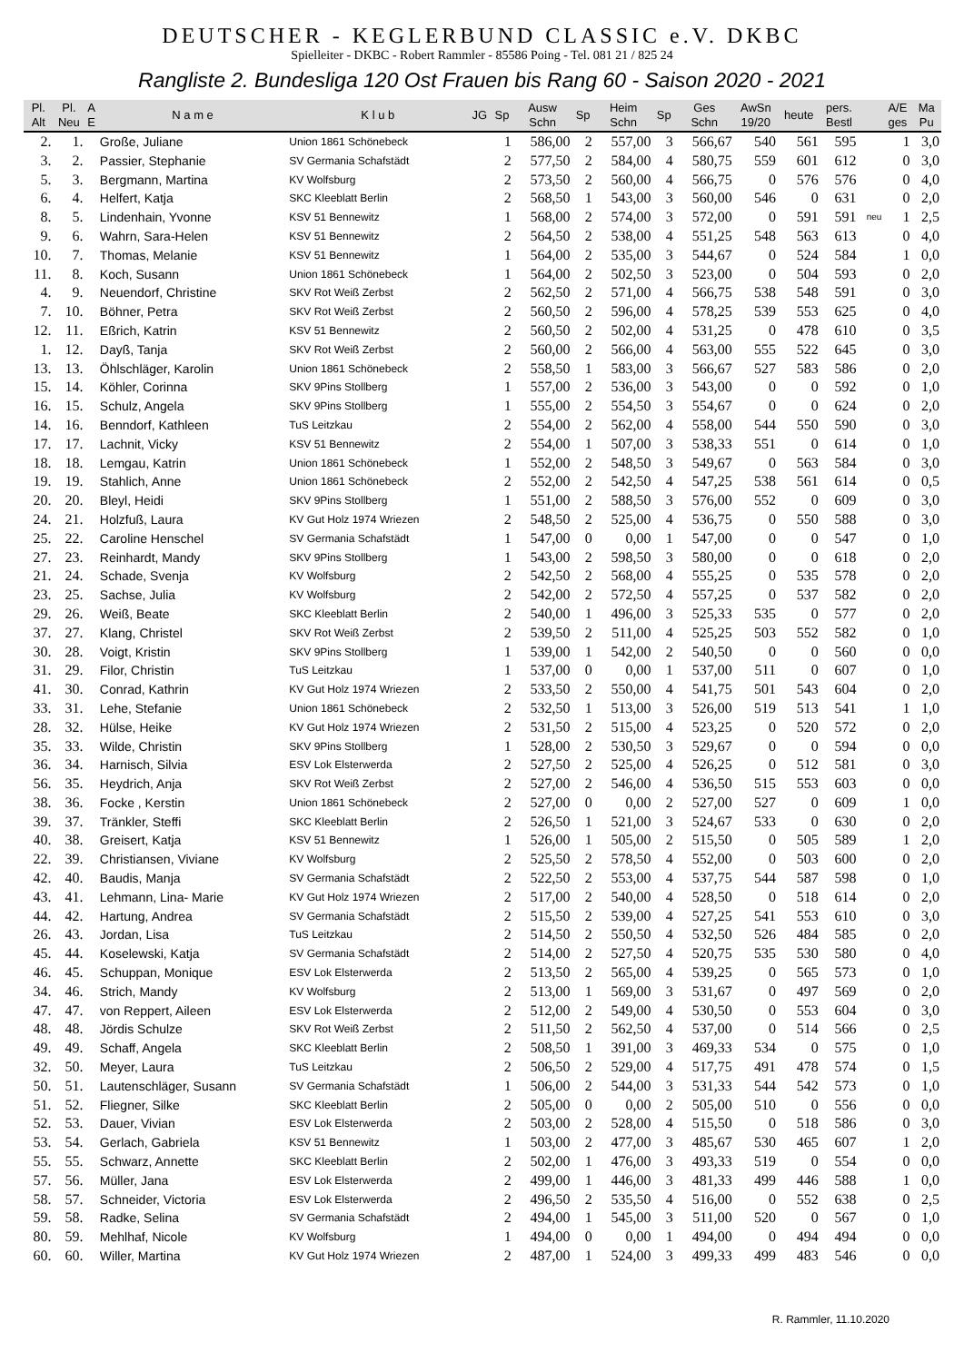DEUTSCHER - KEGLERBUND CLASSIC e.V. DKBC
Spielleiter - DKBC - Robert Rammler - 85586 Poing - Tel. 081 21 / 825 24
Rangliste 2. Bundesliga 120 Ost Frauen bis Rang 60 - Saison 2020 - 2021
| Pl. Alt | Pl. Neu | A E | N a m e | K l u b | JG | Sp | Ausw Schn | Sp | Heim Schn | Sp | Ges Schn | AwSn 19/20 | heute | pers. Bestl | | A/E ges | Ma Pu |
| --- | --- | --- | --- | --- | --- | --- | --- | --- | --- | --- | --- | --- | --- | --- | --- | --- | --- |
| 2. | 1. | | Große, Juliane | Union 1861 Schönebeck | | 1 | 586,00 | 2 | 557,00 | 3 | 566,67 | 540 | 561 | 595 | | 1 | 3,0 |
| 3. | 2. | | Passier, Stephanie | SV Germania Schafstädt | | 2 | 577,50 | 2 | 584,00 | 4 | 580,75 | 559 | 601 | 612 | | 0 | 3,0 |
| 5. | 3. | | Bergmann, Martina | KV Wolfsburg | | 2 | 573,50 | 2 | 560,00 | 4 | 566,75 | 0 | 576 | 576 | | 0 | 4,0 |
| 6. | 4. | | Helfert, Katja | SKC Kleeblatt Berlin | | 2 | 568,50 | 1 | 543,00 | 3 | 560,00 | 546 | 0 | 631 | | 0 | 2,0 |
| 8. | 5. | | Lindenhain, Yvonne | KSV 51 Bennewitz | | 1 | 568,00 | 2 | 574,00 | 3 | 572,00 | 0 | 591 | 591 | neu | 1 | 2,5 |
| 9. | 6. | | Wahrn, Sara-Helen | KSV 51 Bennewitz | | 2 | 564,50 | 2 | 538,00 | 4 | 551,25 | 548 | 563 | 613 | | 0 | 4,0 |
| 10. | 7. | | Thomas, Melanie | KSV 51 Bennewitz | | 1 | 564,00 | 2 | 535,00 | 3 | 544,67 | 0 | 524 | 584 | | 1 | 0,0 |
| 11. | 8. | | Koch, Susann | Union 1861 Schönebeck | | 1 | 564,00 | 2 | 502,50 | 3 | 523,00 | 0 | 504 | 593 | | 0 | 2,0 |
| 4. | 9. | | Neuendorf, Christine | SKV Rot Weiß Zerbst | | 2 | 562,50 | 2 | 571,00 | 4 | 566,75 | 538 | 548 | 591 | | 0 | 3,0 |
| 7. | 10. | | Böhner, Petra | SKV Rot Weiß Zerbst | | 2 | 560,50 | 2 | 596,00 | 4 | 578,25 | 539 | 553 | 625 | | 0 | 4,0 |
| 12. | 11. | | Eßrich, Katrin | KSV 51 Bennewitz | | 2 | 560,50 | 2 | 502,00 | 4 | 531,25 | 0 | 478 | 610 | | 0 | 3,5 |
| 1. | 12. | | Dayß, Tanja | SKV Rot Weiß Zerbst | | 2 | 560,00 | 2 | 566,00 | 4 | 563,00 | 555 | 522 | 645 | | 0 | 3,0 |
| 13. | 13. | | Öhlschläger, Karolin | Union 1861 Schönebeck | | 2 | 558,50 | 1 | 583,00 | 3 | 566,67 | 527 | 583 | 586 | | 0 | 2,0 |
| 15. | 14. | | Köhler, Corinna | SKV 9Pins Stollberg | | 1 | 557,00 | 2 | 536,00 | 3 | 543,00 | 0 | 0 | 592 | | 0 | 1,0 |
| 16. | 15. | | Schulz, Angela | SKV 9Pins Stollberg | | 1 | 555,00 | 2 | 554,50 | 3 | 554,67 | 0 | 0 | 624 | | 0 | 2,0 |
| 14. | 16. | | Benndorf, Kathleen | TuS Leitzkau | | 2 | 554,00 | 2 | 562,00 | 4 | 558,00 | 544 | 550 | 590 | | 0 | 3,0 |
| 17. | 17. | | Lachnit, Vicky | KSV 51 Bennewitz | | 2 | 554,00 | 1 | 507,00 | 3 | 538,33 | 551 | 0 | 614 | | 0 | 1,0 |
| 18. | 18. | | Lemgau, Katrin | Union 1861 Schönebeck | | 1 | 552,00 | 2 | 548,50 | 3 | 549,67 | 0 | 563 | 584 | | 0 | 3,0 |
| 19. | 19. | | Stahlich, Anne | Union 1861 Schönebeck | | 2 | 552,00 | 2 | 542,50 | 4 | 547,25 | 538 | 561 | 614 | | 0 | 0,5 |
| 20. | 20. | | Bleyl, Heidi | SKV 9Pins Stollberg | | 1 | 551,00 | 2 | 588,50 | 3 | 576,00 | 552 | 0 | 609 | | 0 | 3,0 |
| 24. | 21. | | Holzfuß, Laura | KV Gut Holz 1974 Wriezen | | 2 | 548,50 | 2 | 525,00 | 4 | 536,75 | 0 | 550 | 588 | | 0 | 3,0 |
| 25. | 22. | | Caroline Henschel | SV Germania Schafstädt | | 1 | 547,00 | 0 | 0,00 | 1 | 547,00 | 0 | 0 | 547 | | 0 | 1,0 |
| 27. | 23. | | Reinhardt, Mandy | SKV 9Pins Stollberg | | 1 | 543,00 | 2 | 598,50 | 3 | 580,00 | 0 | 0 | 618 | | 0 | 2,0 |
| 21. | 24. | | Schade, Svenja | KV Wolfsburg | | 2 | 542,50 | 2 | 568,00 | 4 | 555,25 | 0 | 535 | 578 | | 0 | 2,0 |
| 23. | 25. | | Sachse, Julia | KV Wolfsburg | | 2 | 542,00 | 2 | 572,50 | 4 | 557,25 | 0 | 537 | 582 | | 0 | 2,0 |
| 29. | 26. | | Weiß, Beate | SKC Kleeblatt Berlin | | 2 | 540,00 | 1 | 496,00 | 3 | 525,33 | 535 | 0 | 577 | | 0 | 2,0 |
| 37. | 27. | | Klang, Christel | SKV Rot Weiß Zerbst | | 2 | 539,50 | 2 | 511,00 | 4 | 525,25 | 503 | 552 | 582 | | 0 | 1,0 |
| 30. | 28. | | Voigt, Kristin | SKV 9Pins Stollberg | | 1 | 539,00 | 1 | 542,00 | 2 | 540,50 | 0 | 0 | 560 | | 0 | 0,0 |
| 31. | 29. | | Filor, Christin | TuS Leitzkau | | 1 | 537,00 | 0 | 0,00 | 1 | 537,00 | 511 | 0 | 607 | | 0 | 1,0 |
| 41. | 30. | | Conrad, Kathrin | KV Gut Holz 1974 Wriezen | | 2 | 533,50 | 2 | 550,00 | 4 | 541,75 | 501 | 543 | 604 | | 0 | 2,0 |
| 33. | 31. | | Lehe, Stefanie | Union 1861 Schönebeck | | 2 | 532,50 | 1 | 513,00 | 3 | 526,00 | 519 | 513 | 541 | | 1 | 1,0 |
| 28. | 32. | | Hülse, Heike | KV Gut Holz 1974 Wriezen | | 2 | 531,50 | 2 | 515,00 | 4 | 523,25 | 0 | 520 | 572 | | 0 | 2,0 |
| 35. | 33. | | Wilde, Christin | SKV 9Pins Stollberg | | 1 | 528,00 | 2 | 530,50 | 3 | 529,67 | 0 | 0 | 594 | | 0 | 0,0 |
| 36. | 34. | | Harnisch, Silvia | ESV Lok Elsterwerda | | 2 | 527,50 | 2 | 525,00 | 4 | 526,25 | 0 | 512 | 581 | | 0 | 3,0 |
| 56. | 35. | | Heydrich, Anja | SKV Rot Weiß Zerbst | | 2 | 527,00 | 2 | 546,00 | 4 | 536,50 | 515 | 553 | 603 | | 0 | 0,0 |
| 38. | 36. | | Focke , Kerstin | Union 1861 Schönebeck | | 2 | 527,00 | 0 | 0,00 | 2 | 527,00 | 527 | 0 | 609 | | 1 | 0,0 |
| 39. | 37. | | Tränkler, Steffi | SKC Kleeblatt Berlin | | 2 | 526,50 | 1 | 521,00 | 3 | 524,67 | 533 | 0 | 630 | | 0 | 2,0 |
| 40. | 38. | | Greisert, Katja | KSV 51 Bennewitz | | 1 | 526,00 | 1 | 505,00 | 2 | 515,50 | 0 | 505 | 589 | | 1 | 2,0 |
| 22. | 39. | | Christiansen, Viviane | KV Wolfsburg | | 2 | 525,50 | 2 | 578,50 | 4 | 552,00 | 0 | 503 | 600 | | 0 | 2,0 |
| 42. | 40. | | Baudis, Manja | SV Germania Schafstädt | | 2 | 522,50 | 2 | 553,00 | 4 | 537,75 | 544 | 587 | 598 | | 0 | 1,0 |
| 43. | 41. | | Lehmann, Lina- Marie | KV Gut Holz 1974 Wriezen | | 2 | 517,00 | 2 | 540,00 | 4 | 528,50 | 0 | 518 | 614 | | 0 | 2,0 |
| 44. | 42. | | Hartung, Andrea | SV Germania Schafstädt | | 2 | 515,50 | 2 | 539,00 | 4 | 527,25 | 541 | 553 | 610 | | 0 | 3,0 |
| 26. | 43. | | Jordan, Lisa | TuS Leitzkau | | 2 | 514,50 | 2 | 550,50 | 4 | 532,50 | 526 | 484 | 585 | | 0 | 2,0 |
| 45. | 44. | | Koselewski, Katja | SV Germania Schafstädt | | 2 | 514,00 | 2 | 527,50 | 4 | 520,75 | 535 | 530 | 580 | | 0 | 4,0 |
| 46. | 45. | | Schuppan, Monique | ESV Lok Elsterwerda | | 2 | 513,50 | 2 | 565,00 | 4 | 539,25 | 0 | 565 | 573 | | 0 | 1,0 |
| 34. | 46. | | Strich, Mandy | KV Wolfsburg | | 2 | 513,00 | 1 | 569,00 | 3 | 531,67 | 0 | 497 | 569 | | 0 | 2,0 |
| 47. | 47. | | von Reppert, Aileen | ESV Lok Elsterwerda | | 2 | 512,00 | 2 | 549,00 | 4 | 530,50 | 0 | 553 | 604 | | 0 | 3,0 |
| 48. | 48. | | Jördis Schulze | SKV Rot Weiß Zerbst | | 2 | 511,50 | 2 | 562,50 | 4 | 537,00 | 0 | 514 | 566 | | 0 | 2,5 |
| 49. | 49. | | Schaff, Angela | SKC Kleeblatt Berlin | | 2 | 508,50 | 1 | 391,00 | 3 | 469,33 | 534 | 0 | 575 | | 0 | 1,0 |
| 32. | 50. | | Meyer, Laura | TuS Leitzkau | | 2 | 506,50 | 2 | 529,00 | 4 | 517,75 | 491 | 478 | 574 | | 0 | 1,5 |
| 50. | 51. | | Lautenschläger, Susann | SV Germania Schafstädt | | 1 | 506,00 | 2 | 544,00 | 3 | 531,33 | 544 | 542 | 573 | | 0 | 1,0 |
| 51. | 52. | | Fliegner, Silke | SKC Kleeblatt Berlin | | 2 | 505,00 | 0 | 0,00 | 2 | 505,00 | 510 | 0 | 556 | | 0 | 0,0 |
| 52. | 53. | | Dauer, Vivian | ESV Lok Elsterwerda | | 2 | 503,00 | 2 | 528,00 | 4 | 515,50 | 0 | 518 | 586 | | 0 | 3,0 |
| 53. | 54. | | Gerlach, Gabriela | KSV 51 Bennewitz | | 1 | 503,00 | 2 | 477,00 | 3 | 485,67 | 530 | 465 | 607 | | 1 | 2,0 |
| 55. | 55. | | Schwarz, Annette | SKC Kleeblatt Berlin | | 2 | 502,00 | 1 | 476,00 | 3 | 493,33 | 519 | 0 | 554 | | 0 | 0,0 |
| 57. | 56. | | Müller, Jana | ESV Lok Elsterwerda | | 2 | 499,00 | 1 | 446,00 | 3 | 481,33 | 499 | 446 | 588 | | 1 | 0,0 |
| 58. | 57. | | Schneider, Victoria | ESV Lok Elsterwerda | | 2 | 496,50 | 2 | 535,50 | 4 | 516,00 | 0 | 552 | 638 | | 0 | 2,5 |
| 59. | 58. | | Radke, Selina | SV Germania Schafstädt | | 2 | 494,00 | 1 | 545,00 | 3 | 511,00 | 520 | 0 | 567 | | 0 | 1,0 |
| 80. | 59. | | Mehlhaf, Nicole | KV Wolfsburg | | 1 | 494,00 | 0 | 0,00 | 1 | 494,00 | 0 | 494 | 494 | | 0 | 0,0 |
| 60. | 60. | | Willer, Martina | KV Gut Holz 1974 Wriezen | | 2 | 487,00 | 1 | 524,00 | 3 | 499,33 | 499 | 483 | 546 | | 0 | 0,0 |
R. Rammler, 11.10.2020